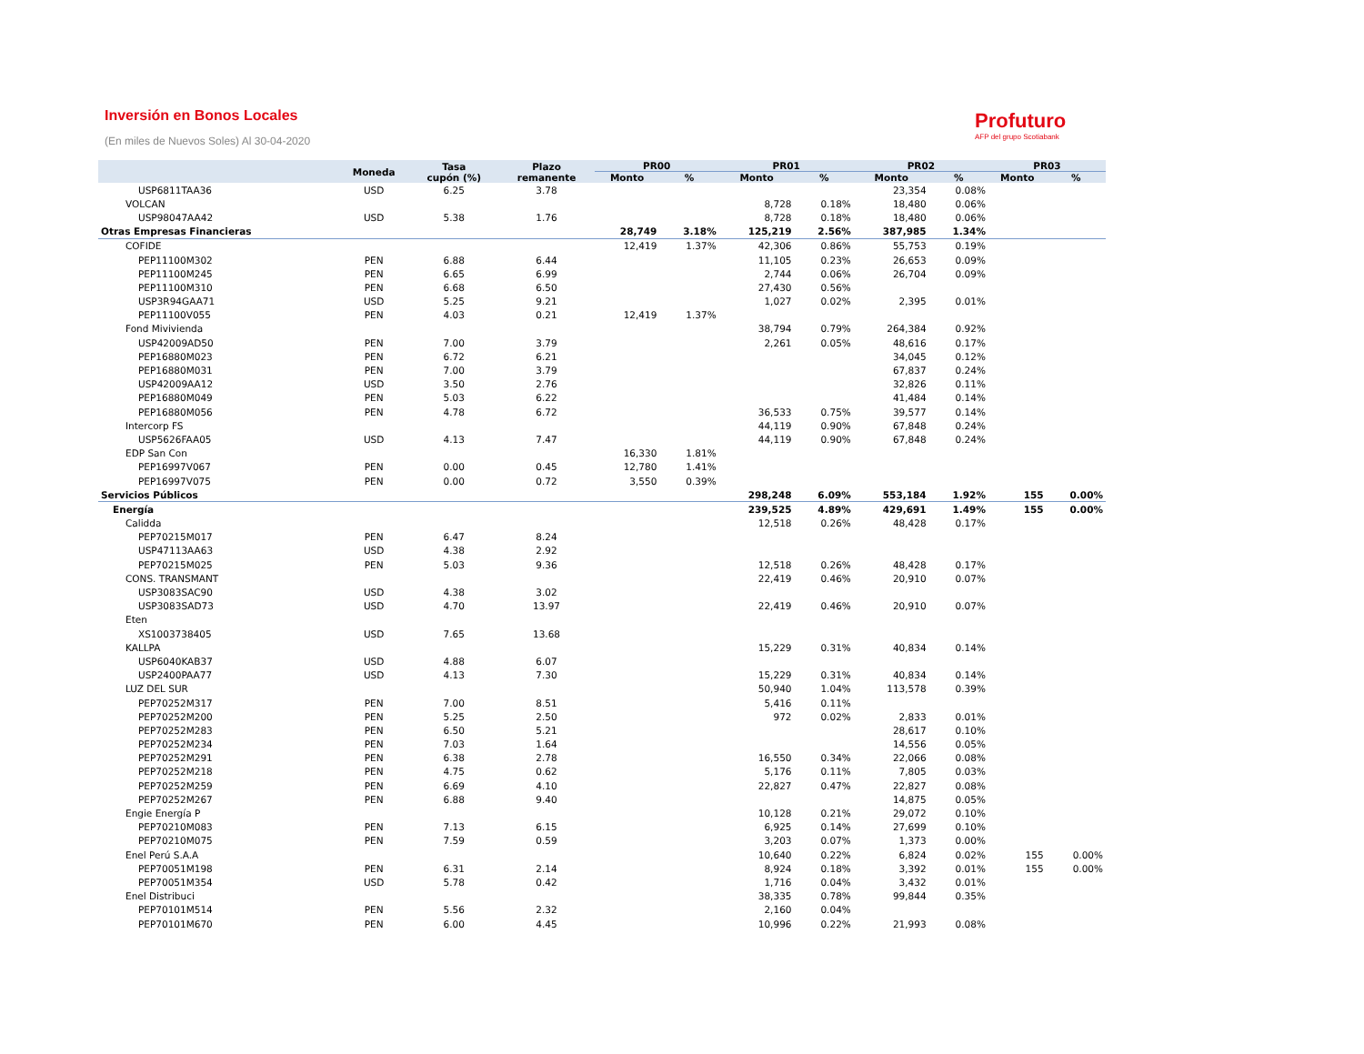Inversión en Bonos Locales
(En miles de Nuevos Soles) Al 30-04-2020
Profuturo
AFP del grupo Scotiabank
| | Moneda | Tasa cupón (%) | Plazo remanente | PR00 | | PR01 | | PR02 | | PR03 | |
| --- | --- | --- | --- | --- | --- | --- | --- | --- | --- | --- | --- |
| | | | | Monto | % | Monto | % | Monto | % | Monto | % |
| USP6811TAA36 | USD | 6.25 | 3.78 | | | | | 23,354 | 0.08% | | |
| VOLCAN | | | | | | 8,728 | 0.18% | 18,480 | 0.06% | | |
| USP98047AA42 | USD | 5.38 | 1.76 | | | 8,728 | 0.18% | 18,480 | 0.06% | | |
| Otras Empresas Financieras | | | | 28,749 | 3.18% | 125,219 | 2.56% | 387,985 | 1.34% | | |
| COFIDE | | | | 12,419 | 1.37% | 42,306 | 0.86% | 55,753 | 0.19% | | |
| PEP11100M302 | PEN | 6.88 | 6.44 | | | 11,105 | 0.23% | 26,653 | 0.09% | | |
| PEP11100M245 | PEN | 6.65 | 6.99 | | | 2,744 | 0.06% | 26,704 | 0.09% | | |
| PEP11100M310 | PEN | 6.68 | 6.50 | | | 27,430 | 0.56% | | | | |
| USP3R94GAA71 | USD | 5.25 | 9.21 | | | 1,027 | 0.02% | 2,395 | 0.01% | | |
| PEP11100V055 | PEN | 4.03 | 0.21 | 12,419 | 1.37% | | | | | | |
| Fond Mivivienda | | | | | | 38,794 | 0.79% | 264,384 | 0.92% | | |
| USP42009AD50 | PEN | 7.00 | 3.79 | | | 2,261 | 0.05% | 48,616 | 0.17% | | |
| PEP16880M023 | PEN | 6.72 | 6.21 | | | | | 34,045 | 0.12% | | |
| PEP16880M031 | PEN | 7.00 | 3.79 | | | | | 67,837 | 0.24% | | |
| USP42009AA12 | USD | 3.50 | 2.76 | | | | | 32,826 | 0.11% | | |
| PEP16880M049 | PEN | 5.03 | 6.22 | | | | | 41,484 | 0.14% | | |
| PEP16880M056 | PEN | 4.78 | 6.72 | | | 36,533 | 0.75% | 39,577 | 0.14% | | |
| Intercorp FS | | | | | | 44,119 | 0.90% | 67,848 | 0.24% | | |
| USP5626FAA05 | USD | 4.13 | 7.47 | | | 44,119 | 0.90% | 67,848 | 0.24% | | |
| EDP San Con | | | | 16,330 | 1.81% | | | | | | |
| PEP16997V067 | PEN | 0.00 | 0.45 | 12,780 | 1.41% | | | | | | |
| PEP16997V075 | PEN | 0.00 | 0.72 | 3,550 | 0.39% | | | | | | |
| Servicios Públicos | | | | | | 298,248 | 6.09% | 553,184 | 1.92% | 155 | 0.00% |
| Energía | | | | | | 239,525 | 4.89% | 429,691 | 1.49% | 155 | 0.00% |
| Calidda | | | | | | 12,518 | 0.26% | 48,428 | 0.17% | | |
| PEP70215M017 | PEN | 6.47 | 8.24 | | | | | | | | |
| USP47113AA63 | USD | 4.38 | 2.92 | | | | | | | | |
| PEP70215M025 | PEN | 5.03 | 9.36 | | | 12,518 | 0.26% | 48,428 | 0.17% | | |
| CONS. TRANSMANT | | | | | | 22,419 | 0.46% | 20,910 | 0.07% | | |
| USP3083SAC90 | USD | 4.38 | 3.02 | | | | | | | | |
| USP3083SAD73 | USD | 4.70 | 13.97 | | | 22,419 | 0.46% | 20,910 | 0.07% | | |
| Eten | | | | | | | | | | | |
| XS1003738405 | USD | 7.65 | 13.68 | | | | | | | | |
| KALLPA | | | | | | 15,229 | 0.31% | 40,834 | 0.14% | | |
| USP6040KAB37 | USD | 4.88 | 6.07 | | | | | | | | |
| USP2400PAA77 | USD | 4.13 | 7.30 | | | 15,229 | 0.31% | 40,834 | 0.14% | | |
| LUZ DEL SUR | | | | | | 50,940 | 1.04% | 113,578 | 0.39% | | |
| PEP70252M317 | PEN | 7.00 | 8.51 | | | 5,416 | 0.11% | | | | |
| PEP70252M200 | PEN | 5.25 | 2.50 | | | 972 | 0.02% | 2,833 | 0.01% | | |
| PEP70252M283 | PEN | 6.50 | 5.21 | | | | | 28,617 | 0.10% | | |
| PEP70252M234 | PEN | 7.03 | 1.64 | | | | | 14,556 | 0.05% | | |
| PEP70252M291 | PEN | 6.38 | 2.78 | | | 16,550 | 0.34% | 22,066 | 0.08% | | |
| PEP70252M218 | PEN | 4.75 | 0.62 | | | 5,176 | 0.11% | 7,805 | 0.03% | | |
| PEP70252M259 | PEN | 6.69 | 4.10 | | | 22,827 | 0.47% | 22,827 | 0.08% | | |
| PEP70252M267 | PEN | 6.88 | 9.40 | | | | | 14,875 | 0.05% | | |
| Engie Energía P | | | | | | 10,128 | 0.21% | 29,072 | 0.10% | | |
| PEP70210M083 | PEN | 7.13 | 6.15 | | | 6,925 | 0.14% | 27,699 | 0.10% | | |
| PEP70210M075 | PEN | 7.59 | 0.59 | | | 3,203 | 0.07% | 1,373 | 0.00% | | |
| Enel Perú S.A.A | | | | | | 10,640 | 0.22% | 6,824 | 0.02% | 155 | 0.00% |
| PEP70051M198 | PEN | 6.31 | 2.14 | | | 8,924 | 0.18% | 3,392 | 0.01% | 155 | 0.00% |
| PEP70051M354 | USD | 5.78 | 0.42 | | | 1,716 | 0.04% | 3,432 | 0.01% | | |
| Enel Distribuci | | | | | | 38,335 | 0.78% | 99,844 | 0.35% | | |
| PEP70101M514 | PEN | 5.56 | 2.32 | | | 2,160 | 0.04% | | | | |
| PEP70101M670 | PEN | 6.00 | 4.45 | | | 10,996 | 0.22% | 21,993 | 0.08% | | |